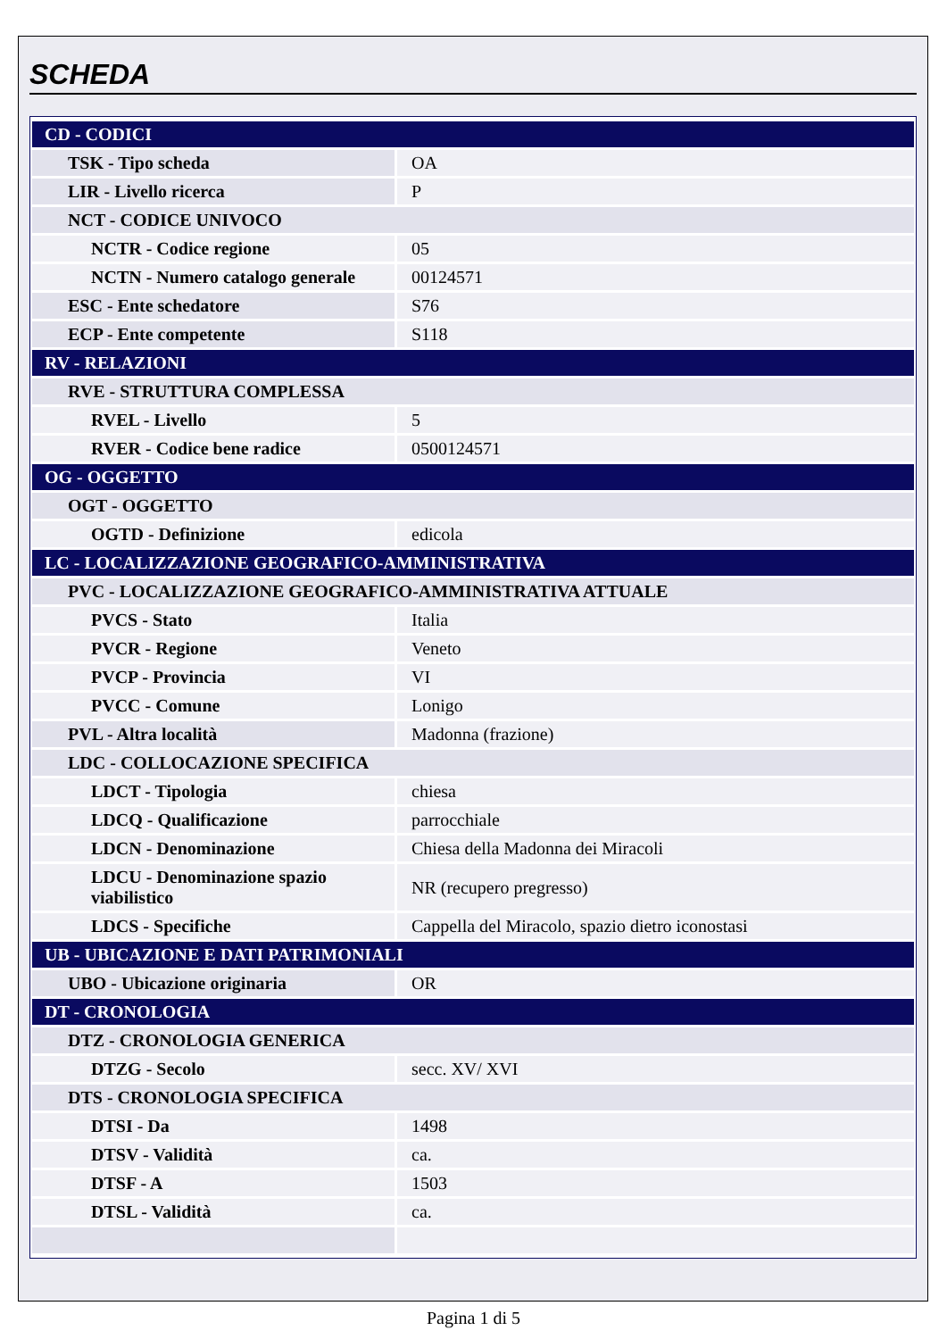SCHEDA
| CD - CODICI | |
| TSK - Tipo scheda | OA |
| LIR - Livello ricerca | P |
| NCT - CODICE UNIVOCO | |
| NCTR - Codice regione | 05 |
| NCTN - Numero catalogo generale | 00124571 |
| ESC - Ente schedatore | S76 |
| ECP - Ente competente | S118 |
| RV - RELAZIONI | |
| RVE - STRUTTURA COMPLESSA | |
| RVEL - Livello | 5 |
| RVER - Codice bene radice | 0500124571 |
| OG - OGGETTO | |
| OGT - OGGETTO | |
| OGTD - Definizione | edicola |
| LC - LOCALIZZAZIONE GEOGRAFICO-AMMINISTRATIVA | |
| PVC - LOCALIZZAZIONE GEOGRAFICO-AMMINISTRATIVA ATTUALE | |
| PVCS - Stato | Italia |
| PVCR - Regione | Veneto |
| PVCP - Provincia | VI |
| PVCC - Comune | Lonigo |
| PVL - Altra località | Madonna (frazione) |
| LDC - COLLOCAZIONE SPECIFICA | |
| LDCT - Tipologia | chiesa |
| LDCQ - Qualificazione | parrocchiale |
| LDCN - Denominazione | Chiesa della Madonna dei Miracoli |
| LDCU - Denominazione spazio viabilistico | NR (recupero pregresso) |
| LDCS - Specifiche | Cappella del Miracolo, spazio dietro iconostasi |
| UB - UBICAZIONE E DATI PATRIMONIALI | |
| UBO - Ubicazione originaria | OR |
| DT - CRONOLOGIA | |
| DTZ - CRONOLOGIA GENERICA | |
| DTZG - Secolo | secc. XV/ XVI |
| DTS - CRONOLOGIA SPECIFICA | |
| DTSI - Da | 1498 |
| DTSV - Validità | ca. |
| DTSF - A | 1503 |
| DTSL - Validità | ca. |
Pagina 1 di 5